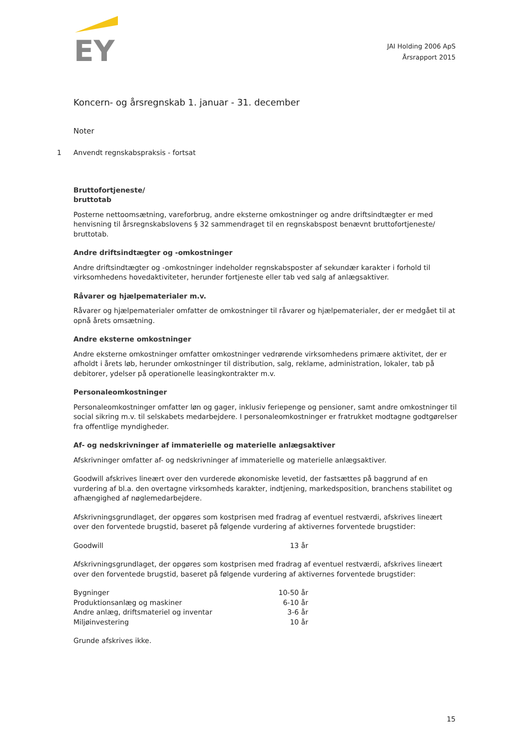EY
JAI Holding 2006 ApS
Årsrapport 2015
Koncern- og årsregnskab 1. januar - 31. december
Noter
1 Anvendt regnskabspraksis - fortsat
Bruttofortjeneste/
bruttotab
Posterne nettoomsætning, vareforbrug, andre eksterne omkostninger og andre driftsindtægter er med henvisning til årsregnskabslovens § 32 sammendraget til en regnskabspost benævnt bruttofortjeneste/ bruttotab.
Andre driftsindtægter og -omkostninger
Andre driftsindtægter og -omkostninger indeholder regnskabsposter af sekundær karakter i forhold til virksomhedens hovedaktiviteter, herunder fortjeneste eller tab ved salg af anlægsaktiver.
Råvarer og hjælpematerialer m.v.
Råvarer og hjælpematerialer omfatter de omkostninger til råvarer og hjælpematerialer, der er medgået til at opnå årets omsætning.
Andre eksterne omkostninger
Andre eksterne omkostninger omfatter omkostninger vedrørende virksomhedens primære aktivitet, der er afholdt i årets løb, herunder omkostninger til distribution, salg, reklame, administration, lokaler, tab på debitorer, ydelser på operationelle leasingkontrakter m.v.
Personaleomkostninger
Personaleomkostninger omfatter løn og gager, inklusiv feriepenge og pensioner, samt andre omkostninger til social sikring m.v. til selskabets medarbejdere. I personaleomkostninger er fratrukket modtagne godtgørelser fra offentlige myndigheder.
Af- og nedskrivninger af immaterielle og materielle anlægsaktiver
Afskrivninger omfatter af- og nedskrivninger af immaterielle og materielle anlægsaktiver.
Goodwill afskrives lineært over den vurderede økonomiske levetid, der fastsættes på baggrund af en vurdering af bl.a. den overtagne virksomheds karakter, indtjening, markedsposition, branchens stabilitet og afhængighed af nøglemedarbejdere.
Afskrivningsgrundlaget, der opgøres som kostprisen med fradrag af eventuel restværdi, afskrives lineært over den forventede brugstid, baseret på følgende vurdering af aktivernes forventede brugstider:
| Goodwill | 13 år |
Afskrivningsgrundlaget, der opgøres som kostprisen med fradrag af eventuel restværdi, afskrives lineært over den forventede brugstid, baseret på følgende vurdering af aktivernes forventede brugstider:
| Bygninger | 10-50 år |
| Produktionsanlæg og maskiner | 6-10 år |
| Andre anlæg, driftsmateriel og inventar | 3-6 år |
| Miljøinvestering | 10 år |
Grunde afskrives ikke.
15